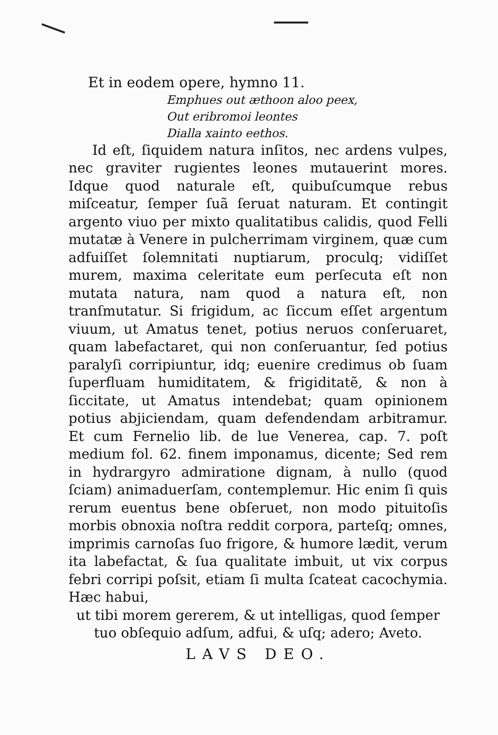Et in eodem opere, hymno 11.
Emphues out æthoon aloo peex,
Out eribromoi leontes
Dialla xainto eethos.
Id eſt, ſiquidem natura inſitos, nec ardens vulpes, nec graviter rugientes leones mutauerint mores. Idque quod naturale eſt, quibuſcumque rebus miſceatur, ſemper ſuã ſeruat naturam. Et contingit argento viuo per mixto qualitatibus calidis, quod Felli mutatæ à Venere in pulcherrimam virginem, quæ cum adfuiſſet ſolemnitati nuptiarum, proculq; vidiſſet murem, maxima celeritate eum perſecuta eſt non mutata natura, nam quod a natura eſt, non tranſmutatur. Si frigidum, ac ſiccum eſſet argentum viuum, ut Amatus tenet, potius neruos conſeruaret, quam labefactaret, qui non conſeruantur, ſed potius paralyſi corripiuntur, idq; euenire credimus ob ſuam ſuperfluam humiditatem, & frigiditatẽ, & non à ſiccitate, ut Amatus intendebat; quam opinionem potius abjiciendam, quam defendendam arbitramur. Et cum Fernelio lib. de lue Venerea, cap. 7. poſt medium fol. 62. finem imponamus, dicente; Sed rem in hydrargyro admiratione dignam, à nullo (quod ſciam) animaduerſam, contemplemur. Hic enim ſi quis rerum euentus bene obſeruet, non modo pituitoſis morbis obnoxia noſtra reddit corpora, parteſq; omnes, imprimis carnoſas ſuo frigore, & humore lædit, verum ita labefactat, & ſua qualitate imbuit, ut vix corpus febri corripi poſsit, etiam ſi multa ſcateat cacochymia. Hæc habui,
ut tibi morem gererem, & ut intelligas, quod ſemper
tuo obſequio adſum, adfui, & uſq; adero; Aveto.
LAVS DEO.